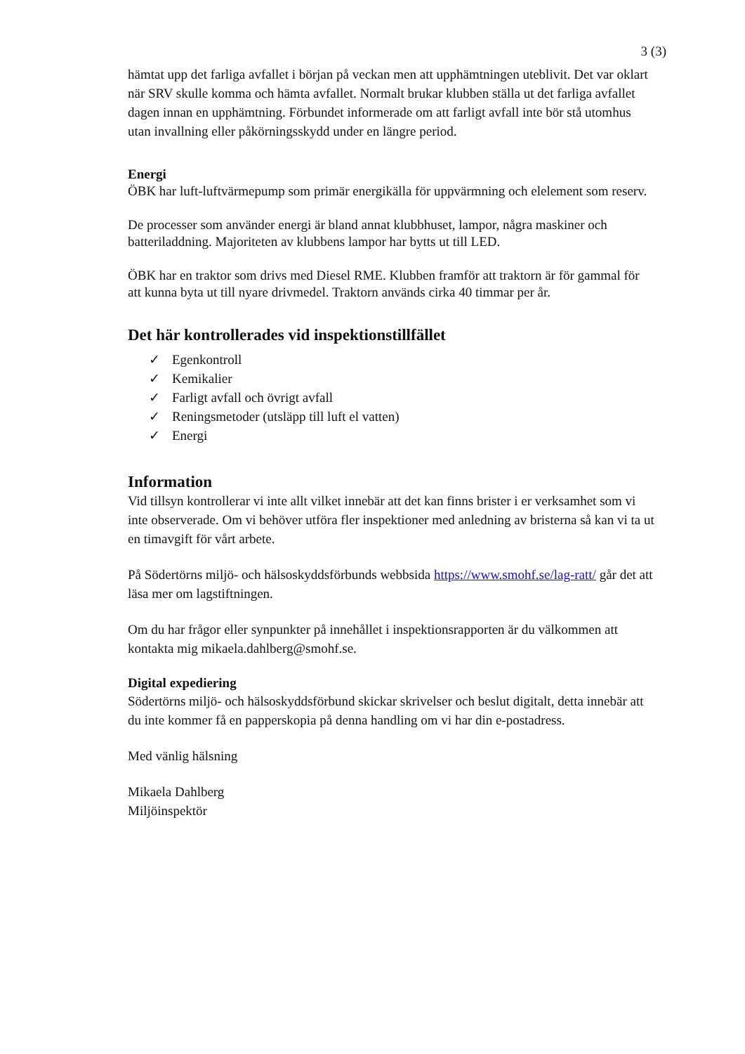3 (3)
hämtat upp det farliga avfallet i början på veckan men att upphämtningen uteblivit. Det var oklart när SRV skulle komma och hämta avfallet. Normalt brukar klubben ställa ut det farliga avfallet dagen innan en upphämtning. Förbundet informerade om att farligt avfall inte bör stå utomhus utan invallning eller påkörningsskydd under en längre period.
Energi
ÖBK har luft-luftvärmepump som primär energikälla för uppvärmning och elelement som reserv.
De processer som använder energi är bland annat klubbhuset, lampor, några maskiner och batteriladdning. Majoriteten av klubbens lampor har bytts ut till LED.
ÖBK har en traktor som drivs med Diesel RME. Klubben framför att traktorn är för gammal för att kunna byta ut till nyare drivmedel. Traktorn används cirka 40 timmar per år.
Det här kontrollerades vid inspektionstillfället
✓ Egenkontroll
✓ Kemikalier
✓ Farligt avfall och övrigt avfall
✓ Reningsmetoder (utsläpp till luft el vatten)
✓ Energi
Information
Vid tillsyn kontrollerar vi inte allt vilket innebär att det kan finns brister i er verksamhet som vi inte observerade. Om vi behöver utföra fler inspektioner med anledning av bristerna så kan vi ta ut en timavgift för vårt arbete.
På Södertörns miljö- och hälsoskyddsförbunds webbsida https://www.smohf.se/lag-ratt/ går det att läsa mer om lagstiftningen.
Om du har frågor eller synpunkter på innehållet i inspektionsrapporten är du välkommen att kontakta mig mikaela.dahlberg@smohf.se.
Digital expediering
Södertörns miljö- och hälsoskyddsförbund skickar skrivelser och beslut digitalt, detta innebär att du inte kommer få en papperskopia på denna handling om vi har din e-postadress.
Med vänlig hälsning
Mikaela Dahlberg
Miljöinspektör